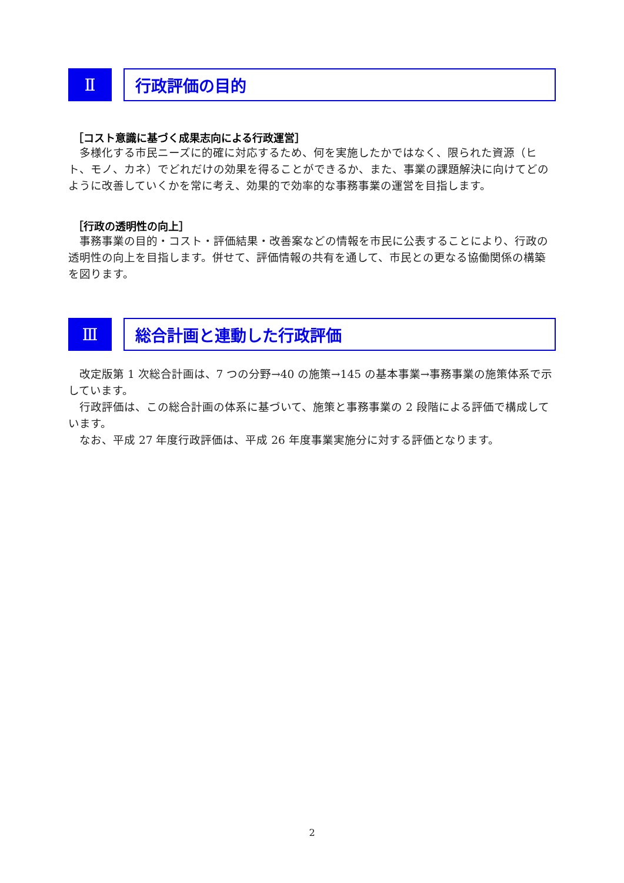Ⅱ 行政評価の目的
［コスト意識に基づく成果志向による行政運営］
　多様化する市民ニーズに的確に対応するため、何を実施したかではなく、限られた資源（ヒト、モノ、カネ）でどれだけの効果を得ることができるか、また、事業の課題解決に向けてどのように改善していくかを常に考え、効果的で効率的な事務事業の運営を目指します。
［行政の透明性の向上］
　事務事業の目的・コスト・評価結果・改善案などの情報を市民に公表することにより、行政の透明性の向上を目指します。併せて、評価情報の共有を通して、市民との更なる協働関係の構築を図ります。
Ⅲ 総合計画と連動した行政評価
　改定版第 1 次総合計画は、7 つの分野→40 の施策→145 の基本事業→事務事業の施策体系で示しています。
　行政評価は、この総合計画の体系に基づいて、施策と事務事業の 2 段階による評価で構成しています。
　なお、平成 27 年度行政評価は、平成 26 年度事業実施分に対する評価となります。
2